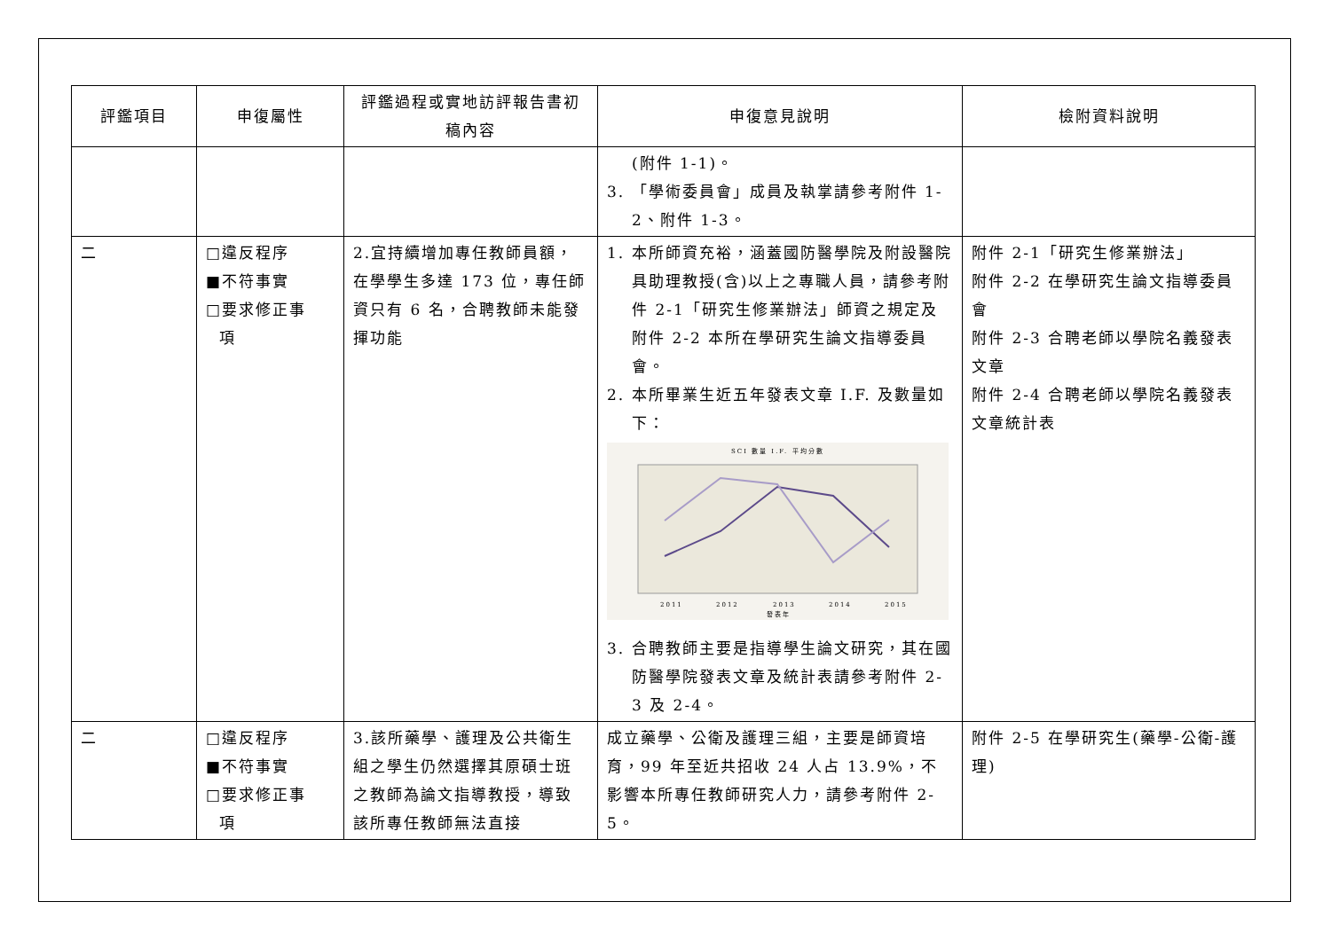| 評鑑項目 | 申復屬性 | 評鑑過程或實地訪評報告書初稿內容 | 申復意見說明 | 檢附資料說明 |
| --- | --- | --- | --- | --- |
| | | | (附件 1-1)。 3. 「學術委員會」成員及執掌請參考附件 1-2、附件 1-3。 | |
| 二 | □違反程序 ■不符事實 □要求修正事 項 | 2.宜持續增加專任教師員額，在學學生多達 173 位，專任師資只有 6 名，合聘教師未能發揮功能 | 1. 本所師資充裕，涵蓋國防醫學院及附設醫院具助理教授(含)以上之專職人員，請參考附件 2-1「研究生修業辦法」師資之規定及附件 2-2 本所在學研究生論文指導委員會。 2. 本所畢業生近五年發表文章 I.F. 及數量如下： SCI 數量 I.F. 平均分數 2011 2012 2013 2014 2015 發表年 3. 合聘教師主要是指導學生論文研究，其在國防醫學院發表文章及統計表請參考附件 2-3 及 2-4。 | 附件 2-1「研究生修業辦法」 附件 2-2 在學研究生論文指導委員會 附件 2-3 合聘老師以學院名義發表文章 附件 2-4 合聘老師以學院名義發表文章統計表 |
| 二 | □違反程序 ■不符事實 □要求修正事 項 | 3.該所藥學、護理及公共衛生組之學生仍然選擇其原碩士班之教師為論文指導教授，導致該所專任教師無法直接 | 成立藥學、公衛及護理三組，主要是師資培育，99 年至近共招收 24 人占 13.9%，不影響本所專任教師研究人力，請參考附件 2-5。 | 附件 2-5 在學研究生(藥學-公衛-護理) |